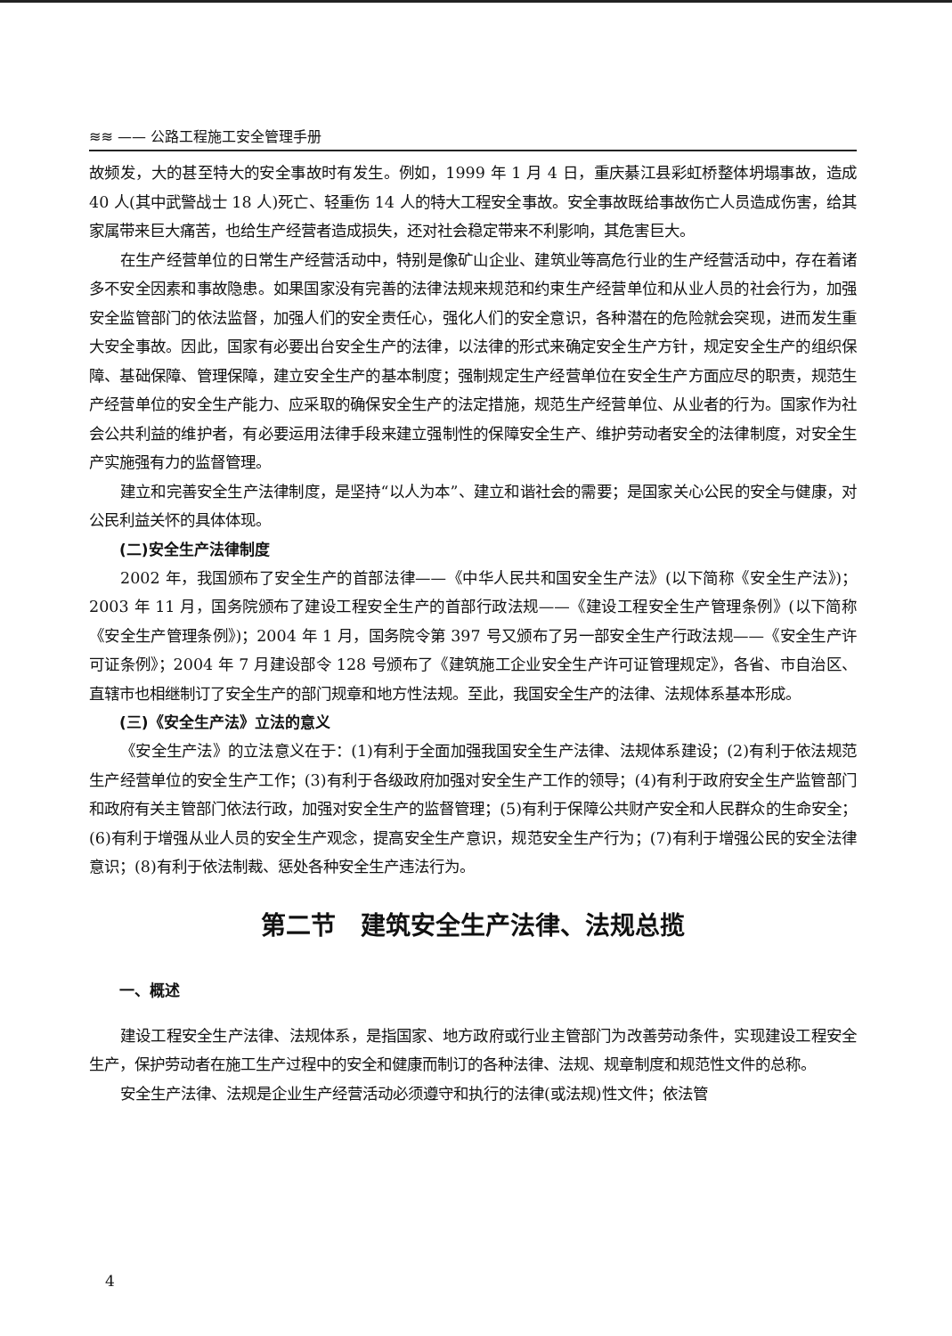≋≋ —— 公路工程施工安全管理手册
故频发，大的甚至特大的安全事故时有发生。例如，1999 年 1 月 4 日，重庆綦江县彩虹桥整体坍塌事故，造成 40 人(其中武警战士 18 人)死亡、轻重伤 14 人的特大工程安全事故。安全事故既给事故伤亡人员造成伤害，给其家属带来巨大痛苦，也给生产经营者造成损失，还对社会稳定带来不利影响，其危害巨大。
在生产经营单位的日常生产经营活动中，特别是像矿山企业、建筑业等高危行业的生产经营活动中，存在着诸多不安全因素和事故隐患。如果国家没有完善的法律法规来规范和约束生产经营单位和从业人员的社会行为，加强安全监管部门的依法监督，加强人们的安全责任心，强化人们的安全意识，各种潜在的危险就会突现，进而发生重大安全事故。因此，国家有必要出台安全生产的法律，以法律的形式来确定安全生产方针，规定安全生产的组织保障、基础保障、管理保障，建立安全生产的基本制度；强制规定生产经营单位在安全生产方面应尽的职责，规范生产经营单位的安全生产能力、应采取的确保安全生产的法定措施，规范生产经营单位、从业者的行为。国家作为社会公共利益的维护者，有必要运用法律手段来建立强制性的保障安全生产、维护劳动者安全的法律制度，对安全生产实施强有力的监督管理。
建立和完善安全生产法律制度，是坚持“以人为本”、建立和谐社会的需要；是国家关心公民的安全与健康，对公民利益关怀的具体体现。
(二)安全生产法律制度
2002 年，我国颁布了安全生产的首部法律——《中华人民共和国安全生产法》(以下简称《安全生产法》)；2003 年 11 月，国务院颁布了建设工程安全生产的首部行政法规——《建设工程安全生产管理条例》(以下简称《安全生产管理条例》)；2004 年 1 月，国务院令第 397 号又颁布了另一部安全生产行政法规——《安全生产许可证条例》；2004 年 7 月建设部令 128 号颁布了《建筑施工企业安全生产许可证管理规定》，各省、市自治区、直辖市也相继制订了安全生产的部门规章和地方性法规。至此，我国安全生产的法律、法规体系基本形成。
(三)《安全生产法》立法的意义
《安全生产法》的立法意义在于：(1)有利于全面加强我国安全生产法律、法规体系建设；(2)有利于依法规范生产经营单位的安全生产工作；(3)有利于各级政府加强对安全生产工作的领导；(4)有利于政府安全生产监管部门和政府有关主管部门依法行政，加强对安全生产的监督管理；(5)有利于保障公共财产安全和人民群众的生命安全；(6)有利于增强从业人员的安全生产观念，提高安全生产意识，规范安全生产行为；(7)有利于增强公民的安全法律意识；(8)有利于依法制裁、惩处各种安全生产违法行为。
第二节　建筑安全生产法律、法规总揽
一、概述
建设工程安全生产法律、法规体系，是指国家、地方政府或行业主管部门为改善劳动条件，实现建设工程安全生产，保护劳动者在施工生产过程中的安全和健康而制订的各种法律、法规、规章制度和规范性文件的总称。
安全生产法律、法规是企业生产经营活动必须遵守和执行的法律(或法规)性文件；依法管
4